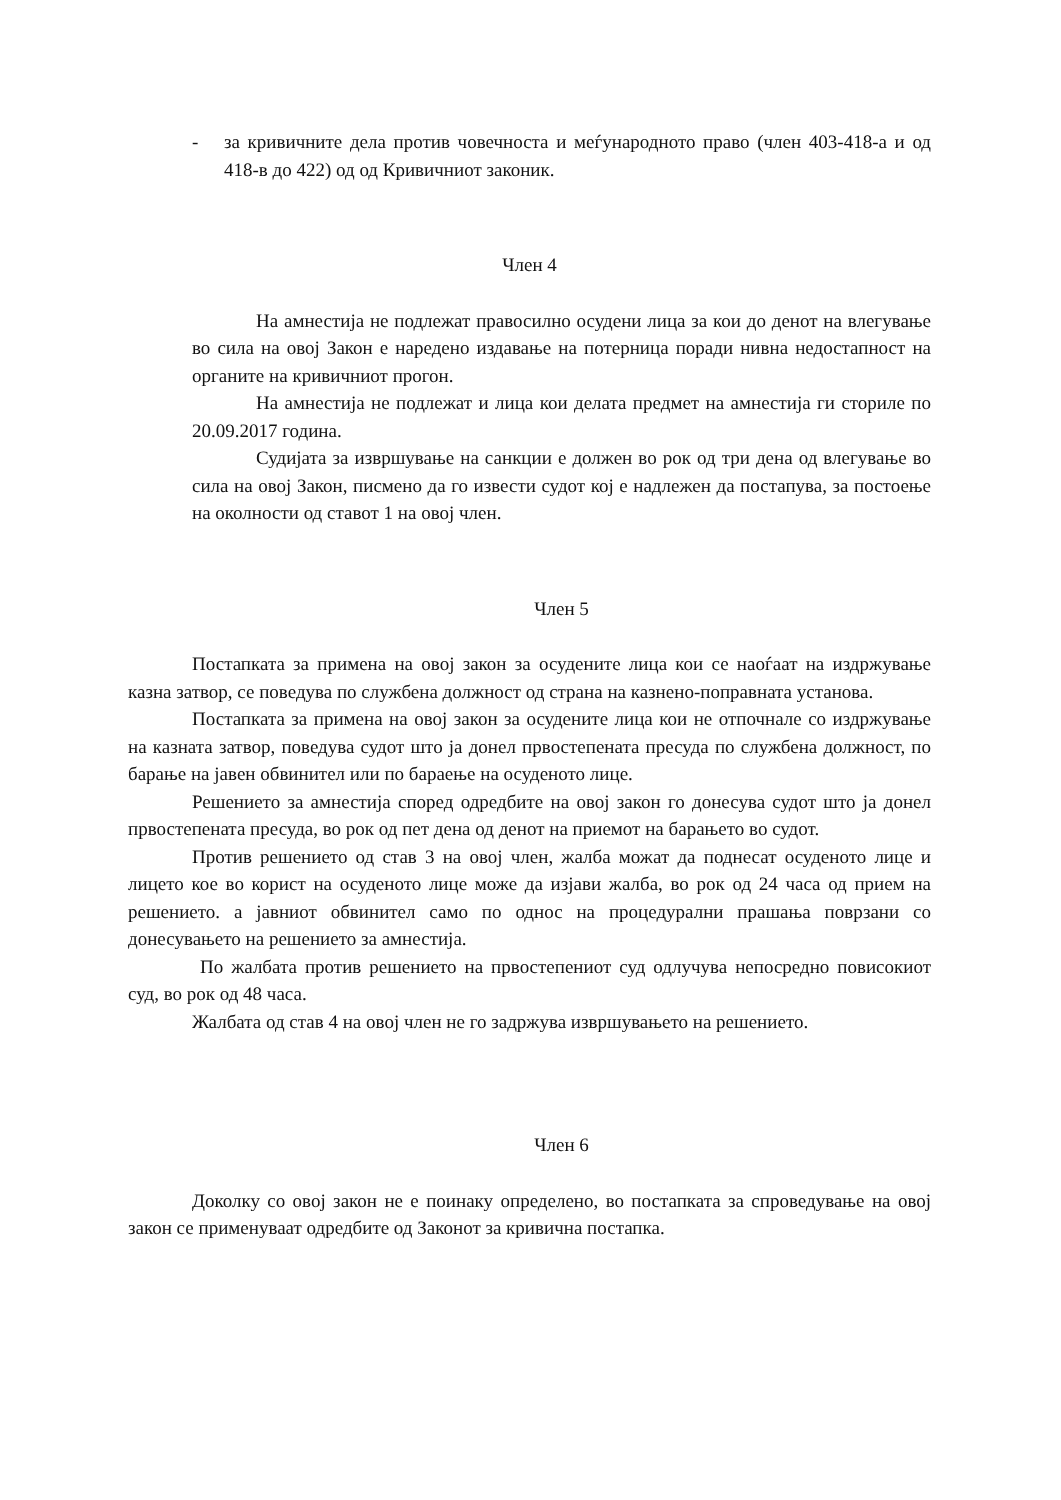- за кривичните дела против човечноста и меѓународното право (член 403-418-а и од 418-в до 422) од од Кривичниот законик.
Член 4
На амнестија не подлежат правосилно осудени лица за кои до денот на влегување во сила на овој Закон е наредено издавање на потерница поради нивна недостапност на органите на кривичниот прогон.
На амнестија не подлежат и лица кои делата предмет на амнестија ги сториле по 20.09.2017 година.
Судијата за извршување на санкции е должен во рок од три дена од влегување во сила на овој Закон, писмено да го извести судот кој е надлежен да постапува, за постоење на околности од ставот 1 на овој член.
Член 5
Постапката за примена на овој закон за осудените лица кои се наоѓаат на издржување казна затвор, се поведува по службена должност од страна на казнено-поправната установа.
Постапката за примена на овој закон за осудените лица кои не отпочнале со издржување на казната затвор, поведува судот што ја донел првостепената пресуда по службена должност, по барање на јавен обвинител или по бараење на осуденото лице.
Решението за амнестија според одредбите на овој закон го донесува судот што ја донел првостепената пресуда, во рок од пет дена од денот на приемот на барањето во судот.
Против решението од став 3 на овој член, жалба можат да поднесат осуденото лице и лицето кое во корист на осуденото лице може да изјави жалба, во рок од 24 часа од прием на решението. а јавниот обвинител само по однос на процедурални прашања поврзани со донесувањето на решението за амнестија.
По жалбата против решението на првостепениот суд одлучува непосредно повисокиот суд, во рок од 48 часа.
Жалбата од став 4 на овој член не го задржува извршувањето на решението.
Член 6
Доколку со овој закон не е поинаку определено, во постапката за спроведување на овој закон се применуваат одредбите од Законот за кривична постапка.